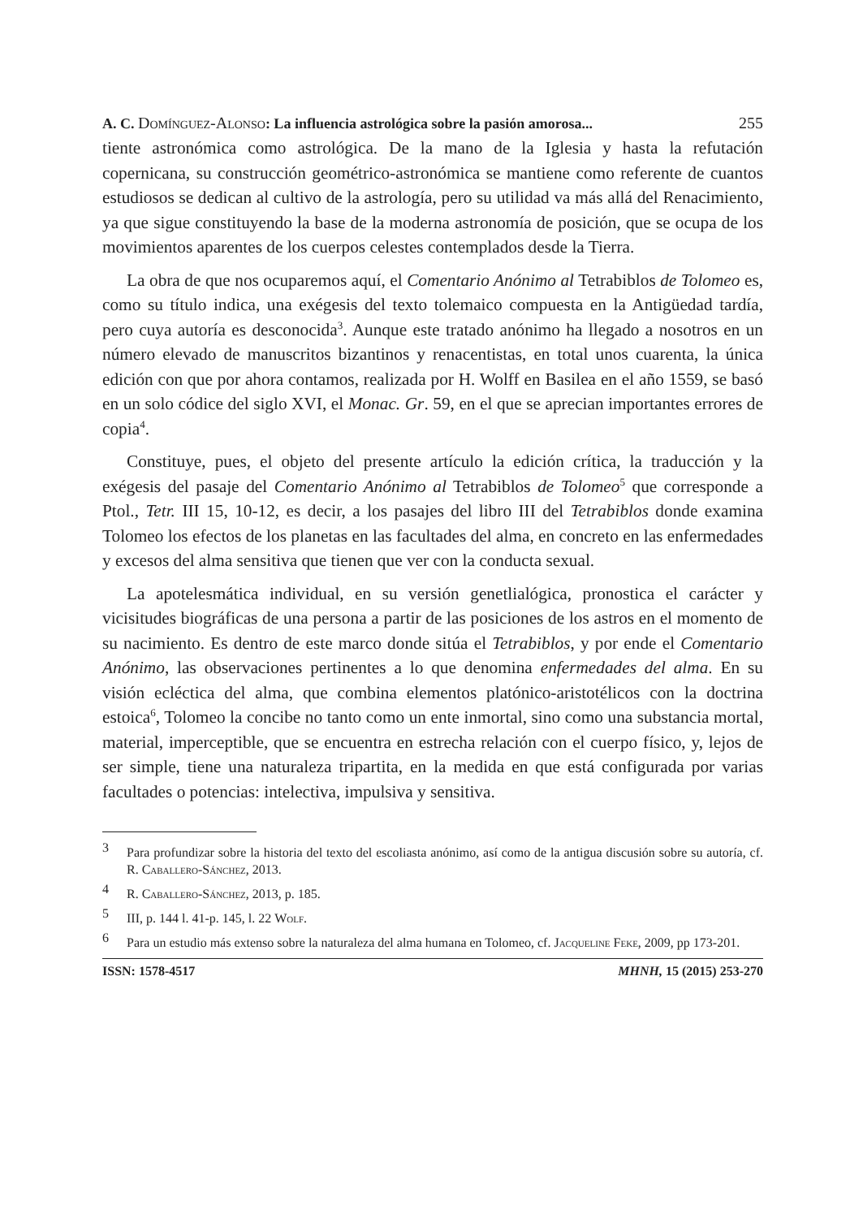A. C. Domínguez-Alonso: La influencia astrológica sobre la pasión amorosa... 255
tiente astronómica como astrológica. De la mano de la Iglesia y hasta la refutación copernicana, su construcción geométrico-astronómica se mantiene como referente de cuantos estudiosos se dedican al cultivo de la astrología, pero su utilidad va más allá del Renacimiento, ya que sigue constituyendo la base de la moderna astronomía de posición, que se ocupa de los movimientos aparentes de los cuerpos celestes contemplados desde la Tierra.
La obra de que nos ocuparemos aquí, el Comentario Anónimo al Tetrabiblos de Tolomeo es, como su título indica, una exégesis del texto tolemaico compuesta en la Antigüedad tardía, pero cuya autoría es desconocida<sup>3</sup>. Aunque este tratado anónimo ha llegado a nosotros en un número elevado de manuscritos bizantinos y renacentistas, en total unos cuarenta, la única edición con que por ahora contamos, realizada por H. Wolff en Basilea en el año 1559, se basó en un solo códice del siglo XVI, el Monac. Gr. 59, en el que se aprecian importantes errores de copia<sup>4</sup>.
Constituye, pues, el objeto del presente artículo la edición crítica, la traducción y la exégesis del pasaje del Comentario Anónimo al Tetrabiblos de Tolomeo<sup>5</sup> que corresponde a Ptol., Tetr. III 15, 10-12, es decir, a los pasajes del libro III del Tetrabiblos donde examina Tolomeo los efectos de los planetas en las facultades del alma, en concreto en las enfermedades y excesos del alma sensitiva que tienen que ver con la conducta sexual.
La apotelesmática individual, en su versión genetlialógica, pronostica el carácter y vicisitudes biográficas de una persona a partir de las posiciones de los astros en el momento de su nacimiento. Es dentro de este marco donde sitúa el Tetrabiblos, y por ende el Comentario Anónimo, las observaciones pertinentes a lo que denomina enfermedades del alma. En su visión ecléctica del alma, que combina elementos platónico-aristotélicos con la doctrina estoica<sup>6</sup>, Tolomeo la concibe no tanto como un ente inmortal, sino como una substancia mortal, material, imperceptible, que se encuentra en estrecha relación con el cuerpo físico, y, lejos de ser simple, tiene una naturaleza tripartita, en la medida en que está configurada por varias facultades o potencias: intelectiva, impulsiva y sensitiva.
3 Para profundizar sobre la historia del texto del escoliasta anónimo, así como de la antigua discusión sobre su autoría, cf. R. Caballero-Sánchez, 2013.
4 R. Caballero-Sánchez, 2013, p. 185.
5 III, p. 144 l. 41-p. 145, l. 22 Wolf.
6 Para un estudio más extenso sobre la naturaleza del alma humana en Tolomeo, cf. Jacqueline Feke, 2009, pp 173-201.
ISSN: 1578-4517 MHNH, 15 (2015) 253-270